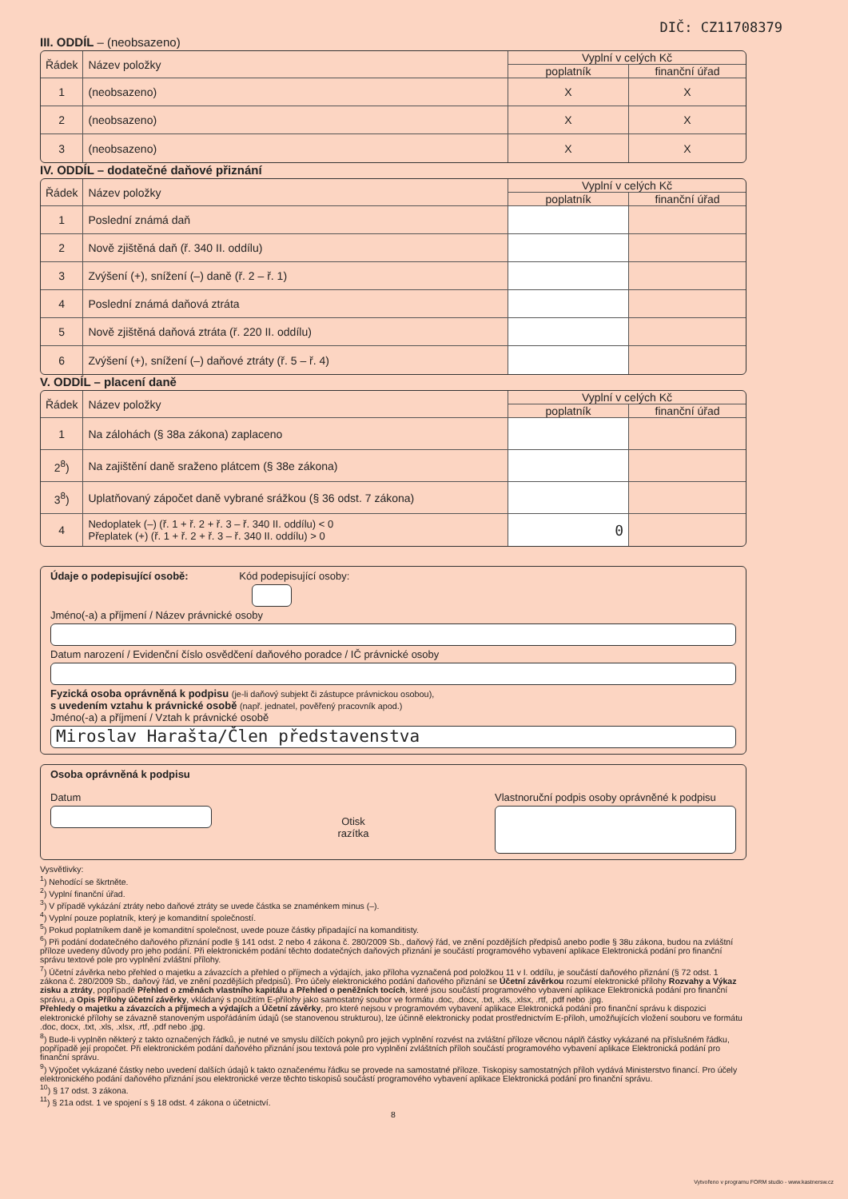DIČ: CZ11708379
III. ODDÍL – (neobsazeno)
| Řádek | Název položky | Vyplní v celých Kč | |
| --- | --- | --- | --- |
| | | poplatník | finanční úřad |
| 1 | (neobsazeno) | X | X |
| 2 | (neobsazeno) | X | X |
| 3 | (neobsazeno) | X | X |
IV. ODDÍL – dodatečné daňové přiznání
| Řádek | Název položky | Vyplní v celých Kč | |
| --- | --- | --- | --- |
| | | poplatník | finanční úřad |
| 1 | Poslední známá daň | | |
| 2 | Nově zjištěná daň (ř. 340 II. oddílu) | | |
| 3 | Zvýšení (+), snížení (–) daně (ř. 2 – ř. 1) | | |
| 4 | Poslední známá daňová ztráta | | |
| 5 | Nově zjištěná daňová ztráta (ř. 220 II. oddílu) | | |
| 6 | Zvýšení (+), snížení (–) daňové ztráty (ř. 5 – ř. 4) | | |
V. ODDÍL – placení daně
| Řádek | Název položky | Vyplní v celých Kč | |
| --- | --- | --- | --- |
| | | poplatník | finanční úřad |
| 1 | Na zálohách (§ 38a zákona) zaplaceno | | |
| 2<sup>8</sup>) | Na zajištění daně sraženo plátcem (§ 38e zákona) | | |
| 3<sup>8</sup>) | Uplatňovaný zápočet daně vybrané srážkou (§ 36 odst. 7 zákona) | | |
| 4 | Nedoplatek (–) (ř. 1 + ř. 2 + ř. 3 – ř. 340 II. oddílu) < 0 Přeplatek (+) (ř. 1 + ř. 2 + ř. 3 – ř. 340 II. oddílu) > 0 | 0 | |
Údaje o podepisující osobě: Kód podepisující osoby:
Jméno(-a) a příjmení / Název právnické osoby
Datum narození / Evidenční číslo osvědčení daňového poradce / IČ právnické osoby
Fyzická osoba oprávněná k podpisu (je-li daňový subjekt či zástupce právnickou osobou),
s uvedením vztahu k právnické osobě (např. jednatel, pověřený pracovník apod.)
Jméno(-a) a příjmení / Vztah k právnické osobě
Miroslav Harašta/Člen představenstva
Osoba oprávněná k podpisu
Datum
Otisk
razítka
Vlastnoruční podpis osoby oprávněné k podpisu
Vysvětlivky:
<sup>1</sup>) Nehodící se škrtněte.
<sup>2</sup>) Vyplní finanční úřad.
<sup>3</sup>) V případě vykázání ztráty nebo daňové ztráty se uvede částka se znaménkem minus (–).
<sup>4</sup>) Vyplní pouze poplatník, který je komanditní společností.
<sup>5</sup>) Pokud poplatníkem daně je komanditní společnost, uvede pouze částky připadající na komanditisty.
<sup>6</sup>) Při podání dodatečného daňového přiznání podle § 141 odst. 2 nebo 4 zákona č. 280/2009 Sb., daňový řád, ve znění pozdějších předpisů anebo podle § 38u zákona, budou na zvláštní příloze uvedeny důvody pro jeho podání. Při elektronickém podání těchto dodatečných daňových přiznání je součástí programového vybavení aplikace Elektronická podání pro finanční správu textové pole pro vyplnění zvláštní přílohy.
<sup>7</sup>) Účetní závěrka nebo přehled o majetku a závazcích a přehled o příjmech a výdajích, jako příloha vyznačená pod položkou 11 v I. oddílu, je součástí daňového přiznání (§ 72 odst. 1 zákona č. 280/2009 Sb., daňový řád, ve znění pozdějších předpisů). Pro účely elektronického podání daňového přiznání se Účetní závěrkou rozumí elektronické přílohy Rozvahy a Výkaz zisku a ztráty, popřípadě Přehled o změnách vlastního kapitálu a Přehled o peněžních tocích, které jsou součástí programového vybavení aplikace Elektronická podání pro finanční správu, a Opis Přílohy účetní závěrky, vkládaný s použitím E-přílohy jako samostatný soubor ve formátu .doc, .docx, .txt, .xls, .xlsx, .rtf, .pdf nebo .jpg.
Přehledy o majetku a závazcích a příjmech a výdajích a Účetní závěrky, pro které nejsou v programovém vybavení aplikace Elektronická podání pro finanční správu k dispozici elektronické přílohy se závazně stanoveným uspořádáním údajů (se stanovenou strukturou), lze účinně elektronicky podat prostřednictvím E-příloh, umožňujících vložení souboru ve formátu .doc, docx, .txt, .xls, .xlsx, .rtf, .pdf nebo .jpg.
<sup>8</sup>) Bude-li vyplněn některý z takto označených řádků, je nutné ve smyslu dílčích pokynů pro jejich vyplnění rozvést na zvláštní příloze věcnou náplň částky vykázané na příslušném řádku, popřípadě její propočet. Při elektronickém podání daňového přiznání jsou textová pole pro vyplnění zvláštních příloh součástí programového vybavení aplikace Elektronická podání pro finanční správu.
<sup>9</sup>) Výpočet vykázané částky nebo uvedení dalších údajů k takto označenému řádku se provede na samostatné příloze. Tiskopisy samostatných příloh vydává Ministerstvo financí. Pro účely elektronického podání daňového přiznání jsou elektronické verze těchto tiskopisů součástí programového vybavení aplikace Elektronická podání pro finanční správu.
<sup>10</sup>) § 17 odst. 3 zákona.
<sup>11</sup>) § 21a odst. 1 ve spojení s § 18 odst. 4 zákona o účetnictví.
8
Vytvořeno v programu FORM studio - www.kastnersw.cz